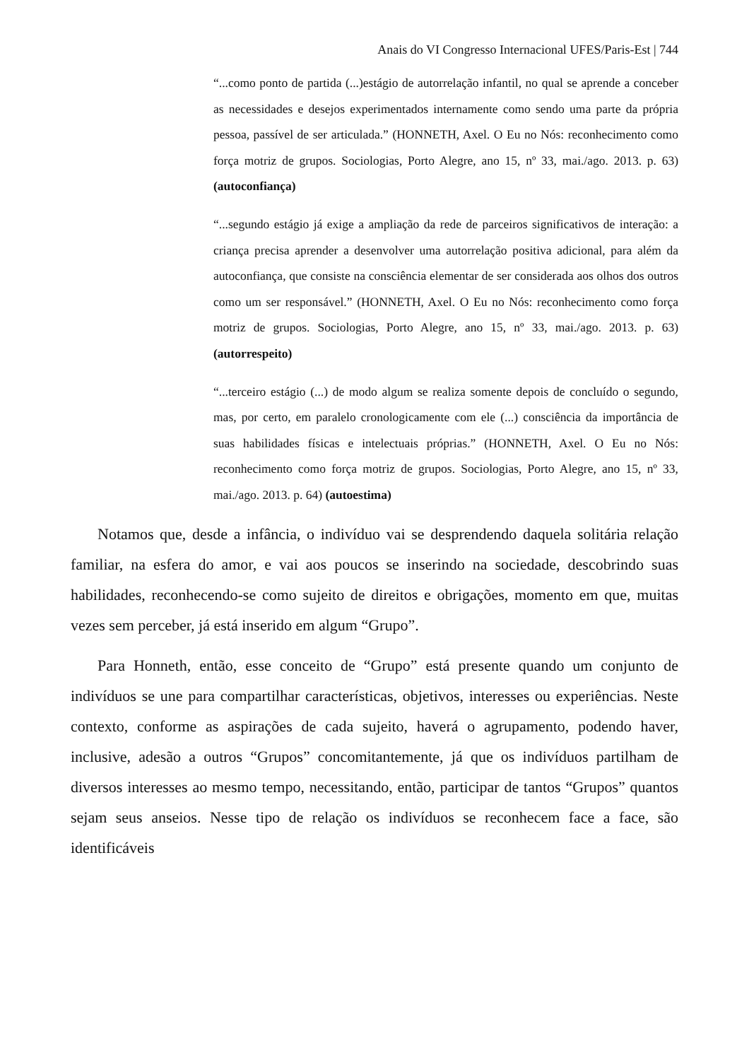Anais do VI Congresso Internacional UFES/Paris-Est | 744
“...como ponto de partida (...)estágio de autorrelação infantil, no qual se aprende a conceber as necessidades e desejos experimentados internamente como sendo uma parte da própria pessoa, passível de ser articulada.” (HONNETH, Axel. O Eu no Nós: reconhecimento como força motriz de grupos. Sociologias, Porto Alegre, ano 15, nº 33, mai./ago. 2013. p. 63) (autoconfiança)
“...segundo estágio já exige a ampliação da rede de parceiros significativos de interação: a criança precisa aprender a desenvolver uma autorrelação positiva adicional, para além da autoconfiança, que consiste na consciência elementar de ser considerada aos olhos dos outros como um ser responsável.” (HONNETH, Axel. O Eu no Nós: reconhecimento como força motriz de grupos. Sociologias, Porto Alegre, ano 15, nº 33, mai./ago. 2013. p. 63) (autorrespeito)
“...terceiro estágio (...) de modo algum se realiza somente depois de concluído o segundo, mas, por certo, em paralelo cronologicamente com ele (...) consciência da importância de suas habilidades físicas e intelectuais próprias.” (HONNETH, Axel. O Eu no Nós: reconhecimento como força motriz de grupos. Sociologias, Porto Alegre, ano 15, nº 33, mai./ago. 2013. p. 64) (autoestima)
Notamos que, desde a infância, o indivíduo vai se desprendendo daquela solitária relação familiar, na esfera do amor, e vai aos poucos se inserindo na sociedade, descobrindo suas habilidades, reconhecendo-se como sujeito de direitos e obrigações, momento em que, muitas vezes sem perceber, já está inserido em algum “Grupo”.
Para Honneth, então, esse conceito de “Grupo” está presente quando um conjunto de indivíduos se une para compartilhar características, objetivos, interesses ou experiências. Neste contexto, conforme as aspirações de cada sujeito, haverá o agrupamento, podendo haver, inclusive, adesão a outros “Grupos” concomitantemente, já que os indivíduos partilham de diversos interesses ao mesmo tempo, necessitando, então, participar de tantos “Grupos” quantos sejam seus anseios. Nesse tipo de relação os indivíduos se reconhecem face a face, são identificáveis